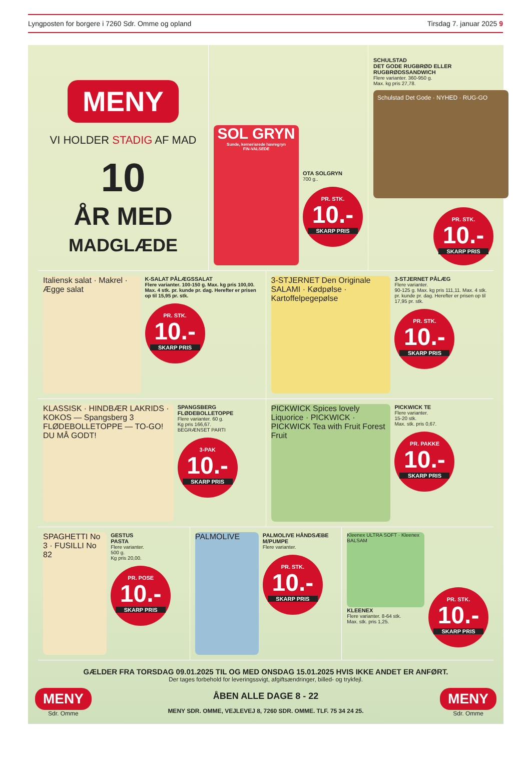Lyngposten for borgere i 7260 Sdr. Omme og opland Tirsdag 7. januar 2025 9
MENY
VI HOLDER STADIG AF MAD
10
ÅR MED
MADGLÆDE
SOL GRYN
Sunde, kernerisrede havregryn
FIN-VALSEDE
OTA SOLGRYN
700 g..
PR. STK.
10.-
SKARP PRIS
SCHULSTAD
DET GODE RUGBRØD ELLER RUGBRØDSSANDWICH
Flere varianter. 360-950 g.
Max. kg pris 27,78.
Schulstad Det Gode · NYHED · RUG-GO
PR. STK.
10.-
SKARP PRIS
Italiensk salat · Makrel · Ægge salat
K-SALAT PÅLÆGSSALAT
Flere varianter. 100-150 g. Max. kg pris 100,00. Max. 4 stk. pr. kunde pr. dag. Herefter er prisen op til 15,95 pr. stk.
PR. STK.
10.-
SKARP PRIS
3-STJERNET Den Originale SALAMI · Kødpølse · Kartoffelpegepølse
3-STJERNET PÅLÆG
Flere varianter.
90-125 g. Max. kg pris 111,11. Max. 4 stk. pr. kunde pr. dag. Herefter er prisen op til 17,95 pr. stk.
PR. STK.
10.-
SKARP PRIS
KLASSISK · HINDBÆR LAKRIDS · KOKOS — Spangsberg 3 FLØDEBOLLETOPPE — TO-GO! DU MÅ GODT!
SPANGSBERG FLØDEBOLLETOPPE
Flere varianter. 60 g.
Kg pris 166,67.
BEGRÆNSET PARTI
3-PAK
10.-
SKARP PRIS
PICKWICK Spices lovely Liquorice · PICKWICK · PICKWICK Tea with Fruit Forest Fruit
PICKWICK TE
Flere varianter.
15-20 stk.
Max. stk. pris 0,67.
PR. PAKKE
10.-
SKARP PRIS
SPAGHETTI No 3 · FUSILLI No 82
GESTUS
PASTA
Flere varianter.
500 g.
Kg pris 20,00.
PR. POSE
10.-
SKARP PRIS
PALMOLIVE
PALMOLIVE HÅNDSÆBE M/PUMPE
Flere varianter.
PR. STK.
10.-
SKARP PRIS
Kleenex ULTRA SOFT · Kleenex BALSAM
KLEENEX
Flere varianter. 8-64 stk.
Max. stk. pris 1,25.
PR. STK.
10.-
SKARP PRIS
GÆLDER FRA TORSDAG 09.01.2025 TIL OG MED ONSDAG 15.01.2025 HVIS IKKE ANDET ER ANFØRT.
Der tages forbehold for leveringssvigt, afgiftsændringer, billed- og trykfejl.
MENY
Sdr. Omme
ÅBEN ALLE DAGE 8 - 22
MENY SDR. OMME, VEJLEVEJ 8, 7260 SDR. OMME. TLF. 75 34 24 25.
MENY
Sdr. Omme